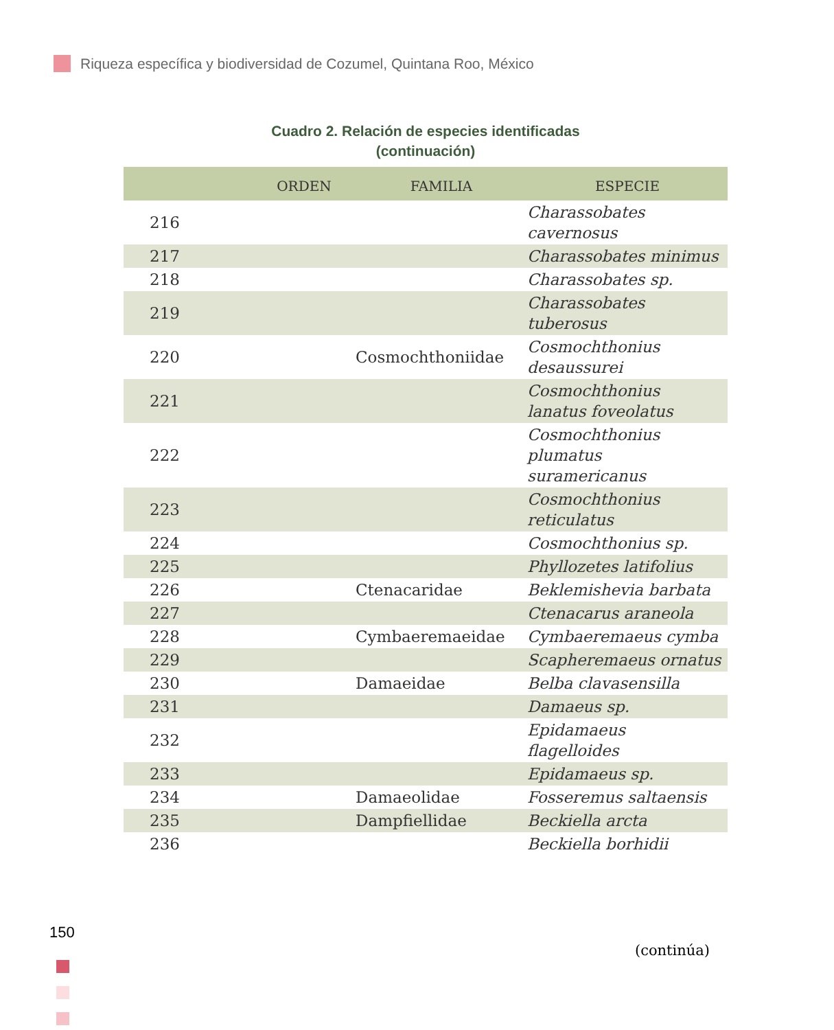Riqueza específica y biodiversidad de Cozumel, Quintana Roo, México
Cuadro 2. Relación de especies identificadas
(continuación)
| | ORDEN | FAMILIA | ESPECIE |
| --- | --- | --- | --- |
| 216 | | | Charassobates cavernosus |
| 217 | | | Charassobates minimus |
| 218 | | | Charassobates sp. |
| 219 | | | Charassobates tuberosus |
| 220 | | Cosmochthoniidae | Cosmochthonius desaussurei |
| 221 | | | Cosmochthonius lanatus foveolatus |
| 222 | | | Cosmochthonius plumatus suramericanus |
| 223 | | | Cosmochthonius reticulatus |
| 224 | | | Cosmochthonius sp. |
| 225 | | | Phyllozetes latifolius |
| 226 | | Ctenacaridae | Beklemishevia barbata |
| 227 | | | Ctenacarus araneola |
| 228 | | Cymbaeremaeidae | Cymbaeremaeus cymba |
| 229 | | | Scapheremaeus ornatus |
| 230 | | Damaeidae | Belba clavasensilla |
| 231 | | | Damaeus sp. |
| 232 | | | Epidamaeus flagelloides |
| 233 | | | Epidamaeus sp. |
| 234 | | Damaeolidae | Fosseremus saltaensis |
| 235 | | Dampfiellidae | Beckiella arcta |
| 236 | | | Beckiella borhidii |
(continúa)
150